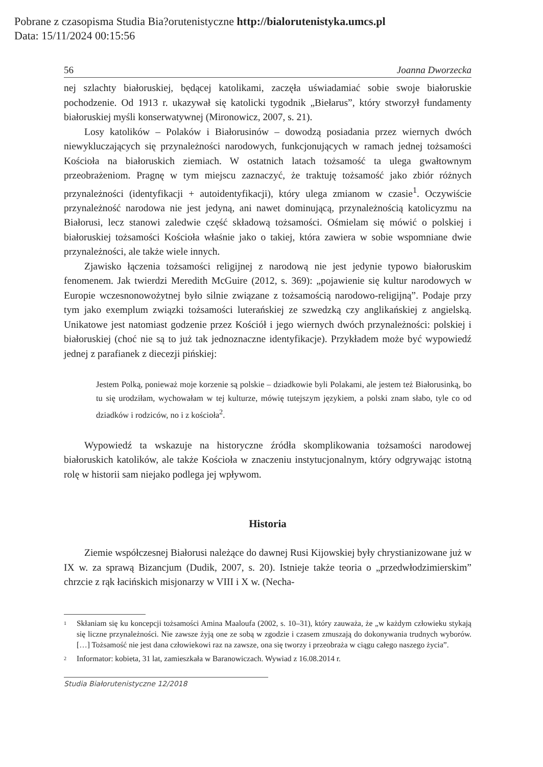Pobrane z czasopisma Studia Bia?orutenistyczne http://bialorutenistyka.umcs.pl
Data: 15/11/2024 00:15:56
56 Joanna Dworzecka
nej szlachty białoruskiej, będącej katolikami, zaczęła uświadamiać sobie swoje białoruskie pochodzenie. Od 1913 r. ukazywał się katolicki tygodnik „Biełarus”, który stworzył fundamenty białoruskiej myśli konserwatywnej (Mironowicz, 2007, s. 21).
Losy katolików – Polaków i Białorusinów – dowodzą posiadania przez wiernych dwóch niewykluczających się przynależności narodowych, funkcjonujących w ramach jednej tożsamości Kościoła na białoruskich ziemiach. W ostatnich latach tożsamość ta ulega gwałtownym przeobrażeniom. Pragnę w tym miejscu zaznaczyć, że traktuję tożsamość jako zbiór różnych przynależności (identyfikacji + autoidentyfikacji), który ulega zmianom w czasie<sup>1</sup>. Oczywiście przynależność narodowa nie jest jedyną, ani nawet dominującą, przynależnością katolicyzmu na Białorusi, lecz stanowi zaledwie część składową tożsamości. Ośmielam się mówić o polskiej i białoruskiej tożsamości Kościoła właśnie jako o takiej, która zawiera w sobie wspomniane dwie przynależności, ale także wiele innych.
Zjawisko łączenia tożsamości religijnej z narodową nie jest jedynie typowo białoruskim fenomenem. Jak twierdzi Meredith McGuire (2012, s. 369): „pojawienie się kultur narodowych w Europie wczesnonowożytnej było silnie związane z tożsamością narodowo-religijną”. Podaje przy tym jako exemplum związki tożsamości luterańskiej ze szwedzką czy anglikańskiej z angielską. Unikatowe jest natomiast godzenie przez Kościół i jego wiernych dwóch przynależności: polskiej i białoruskiej (choć nie są to już tak jednoznaczne identyfikacje). Przykładem może być wypowiedź jednej z parafianek z diecezji pińskiej:
Jestem Polką, ponieważ moje korzenie są polskie – dziadkowie byli Polakami, ale jestem też Białorusinką, bo tu się urodziłam, wychowałam w tej kulturze, mówię tutejszym językiem, a polski znam słabo, tyle co od dziadków i rodziców, no i z kościoła<sup>2</sup>.
Wypowiedź ta wskazuje na historyczne źródła skomplikowania tożsamości narodowej białoruskich katolików, ale także Kościoła w znaczeniu instytucjonalnym, który odgrywając istotną rolę w historii sam niejako podlega jej wpływom.
Historia
Ziemie współczesnej Białorusi należące do dawnej Rusi Kijowskiej były chrystianizowane już w IX w. za sprawą Bizancjum (Dudik, 2007, s. 20). Istnieje także teoria o „przedwłodzimierskim” chrzcie z rąk łacińskich misjonarzy w VIII i X w. (Necha-
<sup>1</sup> Skłaniam się ku koncepcji tożsamości Amina Maaloufa (2002, s. 10–31), który zauważa, że „w każdym człowieku stykają się liczne przynależności. Nie zawsze żyją one ze sobą w zgodzie i czasem zmuszają do dokonywania trudnych wyborów. […] Tożsamość nie jest dana człowiekowi raz na zawsze, ona się tworzy i przeobraża w ciągu całego naszego życia”.
<sup>2</sup> Informator: kobieta, 31 lat, zamieszkała w Baranowiczach. Wywiad z 16.08.2014 r.
Studia Białorutenistyczne 12/2018